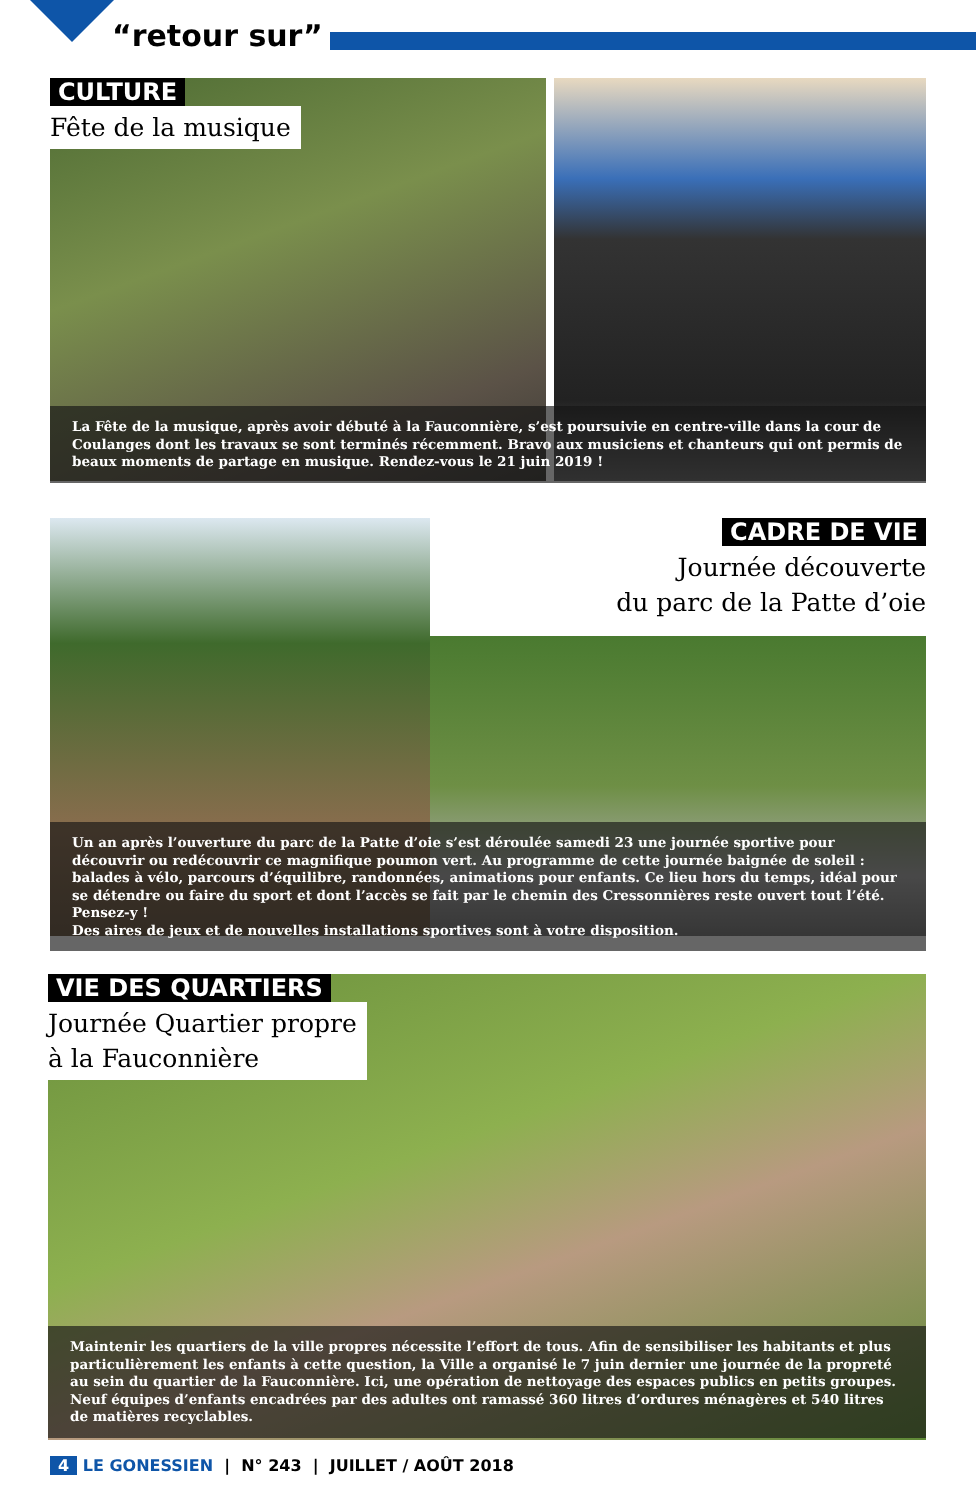“retour sur”
CULTURE
Fête de la musique
La Fête de la musique, après avoir débuté à la Fauconnière, s’est poursuivie en centre-ville dans la cour de Coulanges dont les travaux se sont terminés récemment. Bravo aux musiciens et chanteurs qui ont permis de beaux moments de partage en musique. Rendez-vous le 21 juin 2019 !
CADRE DE VIE
Journée découverte
du parc de la Patte d’oie
Un an après l’ouverture du parc de la Patte d’oie s’est déroulée samedi 23 une journée sportive pour découvrir ou redécouvrir ce magnifique poumon vert. Au programme de cette journée baignée de soleil : balades à vélo, parcours d’équilibre, randonnées, animations pour enfants. Ce lieu hors du temps, idéal pour se détendre ou faire du sport et dont l’accès se fait par le chemin des Cressonnières reste ouvert tout l’été. Pensez-y !
Des aires de jeux et de nouvelles installations sportives sont à votre disposition.
VIE DES QUARTIERS
Journée Quartier propre
à la Fauconnière
Maintenir les quartiers de la ville propres nécessite l’effort de tous. Afin de sensibiliser les habitants et plus particulièrement les enfants à cette question, la Ville a organisé le 7 juin dernier une journée de la propreté au sein du quartier de la Fauconnière. Ici, une opération de nettoyage des espaces publics en petits groupes. Neuf équipes d’enfants encadrées par des adultes ont ramassé 360 litres d’ordures ménagères et 540 litres de matières recyclables.
4 LE GONESSIEN | N° 243 | JUILLET / AOÛT 2018